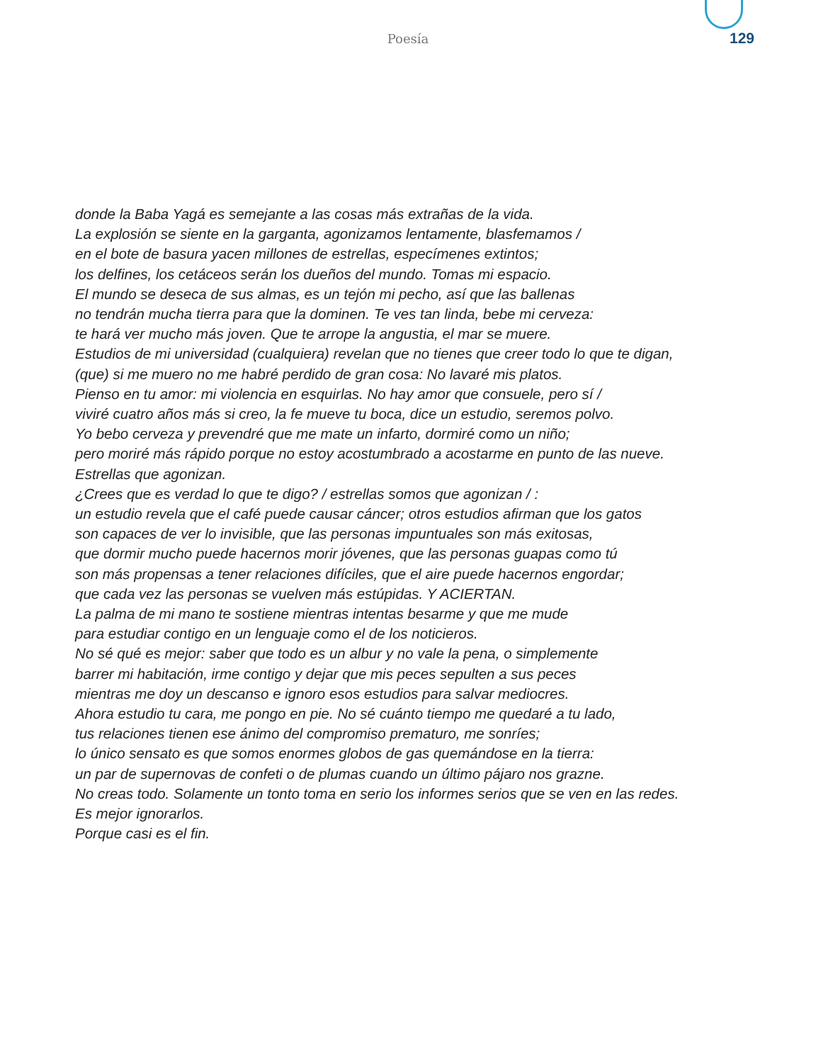Poesía 129
donde la Baba Yagá es semejante a las cosas más extrañas de la vida.
La explosión se siente en la garganta, agonizamos lentamente, blasfemamos /
en el bote de basura yacen millones de estrellas, especímenes extintos;
los delfines, los cetáceos serán los dueños del mundo. Tomas mi espacio.
El mundo se deseca de sus almas, es un tejón mi pecho, así que las ballenas
no tendrán mucha tierra para que la dominen. Te ves tan linda, bebe mi cerveza:
te hará ver mucho más joven. Que te arrope la angustia, el mar se muere.
Estudios de mi universidad (cualquiera) revelan que no tienes que creer todo lo que te digan,
(que) si me muero no me habré perdido de gran cosa: No lavaré mis platos.
Pienso en tu amor: mi violencia en esquirlas. No hay amor que consuele, pero sí /
viviré cuatro años más si creo, la fe mueve tu boca, dice un estudio, seremos polvo.
Yo bebo cerveza y prevendré que me mate un infarto, dormiré como un niño;
pero moriré más rápido porque no estoy acostumbrado a acostarme en punto de las nueve.
Estrellas que agonizan.
¿Crees que es verdad lo que te digo? / estrellas somos que agonizan / :
un estudio revela que el café puede causar cáncer; otros estudios afirman que los gatos
son capaces de ver lo invisible, que las personas impuntuales son más exitosas,
que dormir mucho puede hacernos morir jóvenes, que las personas guapas como tú
son más propensas a tener relaciones difíciles, que el aire puede hacernos engordar;
que cada vez las personas se vuelven más estúpidas. Y ACIERTAN.
La palma de mi mano te sostiene mientras intentas besarme y que me mude
para estudiar contigo en un lenguaje como el de los noticieros.
No sé qué es mejor: saber que todo es un albur y no vale la pena, o simplemente
barrer mi habitación, irme contigo y dejar que mis peces sepulten a sus peces
mientras me doy un descanso e ignoro esos estudios para salvar mediocres.
Ahora estudio tu cara, me pongo en pie. No sé cuánto tiempo me quedaré a tu lado,
tus relaciones tienen ese ánimo del compromiso prematuro, me sonríes;
lo único sensato es que somos enormes globos de gas quemándose en la tierra:
un par de supernovas de confeti o de plumas cuando un último pájaro nos grazne.
No creas todo. Solamente un tonto toma en serio los informes serios que se ven en las redes.
Es mejor ignorarlos.
Porque casi es el fin.